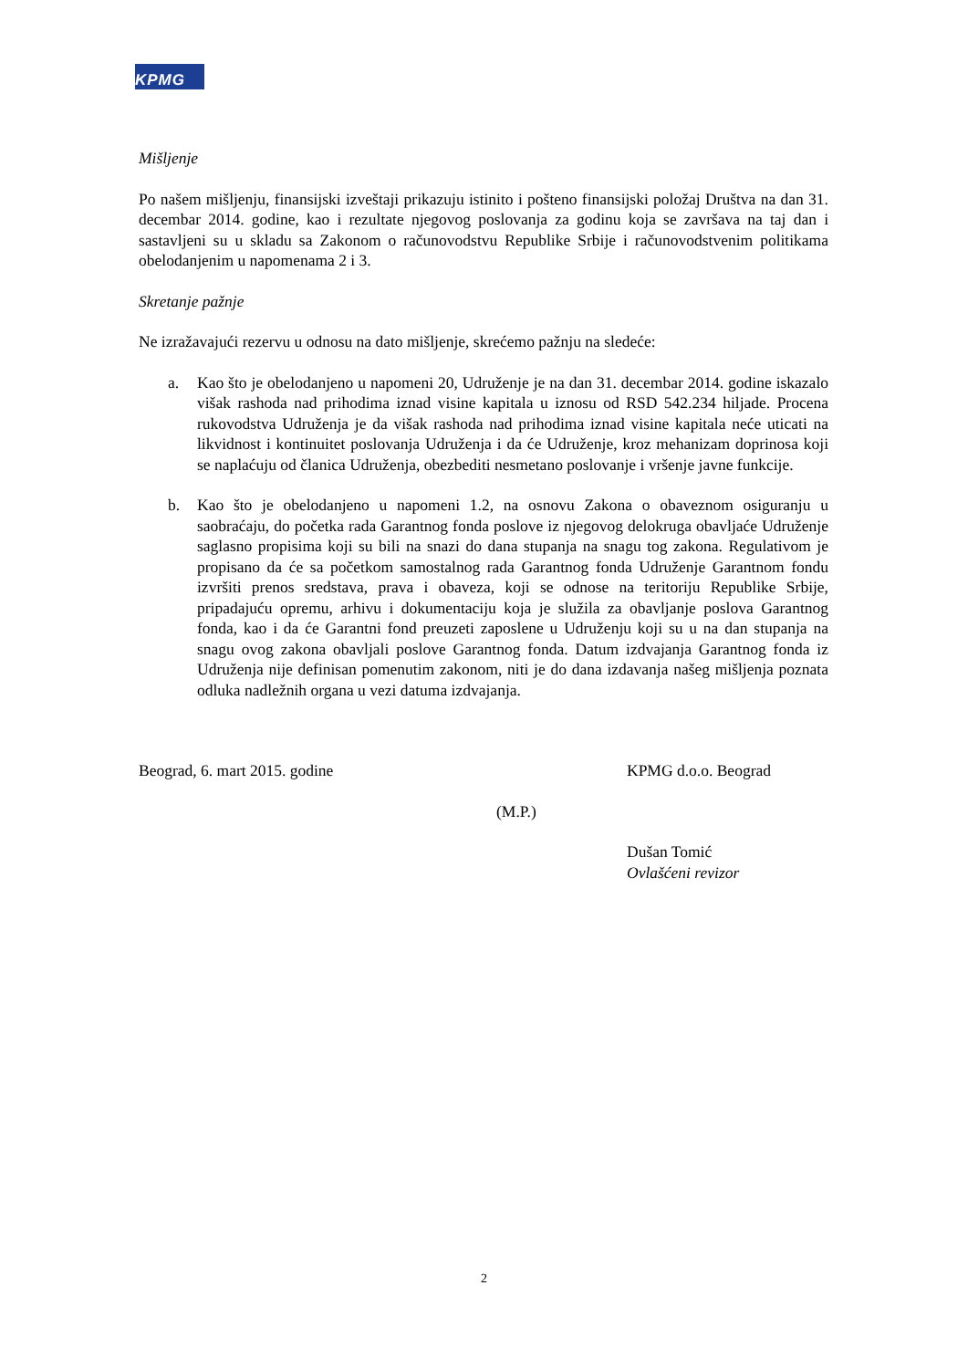KPMG
Mišljenje
Po našem mišljenju, finansijski izveštaji prikazuju istinito i pošteno finansijski položaj Društva na dan 31. decembar 2014. godine, kao i rezultate njegovog poslovanja za godinu koja se završava na taj dan i sastavljeni su u skladu sa Zakonom o računovodstvu Republike Srbije i računovodstvenim politikama obelodanjenim u napomenama 2 i 3.
Skretanje pažnje
Ne izražavajući rezervu u odnosu na dato mišljenje, skrećemo pažnju na sledeće:
a. Kao što je obelodanjeno u napomeni 20, Udruženje je na dan 31. decembar 2014. godine iskazalo višak rashoda nad prihodima iznad visine kapitala u iznosu od RSD 542.234 hiljade. Procena rukovodstva Udruženja je da višak rashoda nad prihodima iznad visine kapitala neće uticati na likvidnost i kontinuitet poslovanja Udruženja i da će Udruženje, kroz mehanizam doprinosa koji se naplaćuju od članica Udruženja, obezbediti nesmetano poslovanje i vršenje javne funkcije.
b. Kao što je obelodanjeno u napomeni 1.2, na osnovu Zakona o obaveznom osiguranju u saobraćaju, do početka rada Garantnog fonda poslove iz njegovog delokruga obavljaće Udruženje saglasno propisima koji su bili na snazi do dana stupanja na snagu tog zakona. Regulativom je propisano da će sa početkom samostalnog rada Garantnog fonda Udruženje Garantnom fondu izvršiti prenos sredstava, prava i obaveza, koji se odnose na teritoriju Republike Srbije, pripadajuću opremu, arhivu i dokumentaciju koja je služila za obavljanje poslova Garantnog fonda, kao i da će Garantni fond preuzeti zaposlene u Udruženju koji su u na dan stupanja na snagu ovog zakona obavljali poslove Garantnog fonda. Datum izdvajanja Garantnog fonda iz Udruženja nije definisan pomenutim zakonom, niti je do dana izdavanja našeg mišljenja poznata odluka nadležnih organa u vezi datuma izdvajanja.
Beograd, 6. mart 2015. godine KPMG d.o.o. Beograd
(M.P.)
Dušan Tomić
Ovlašćeni revizor
2